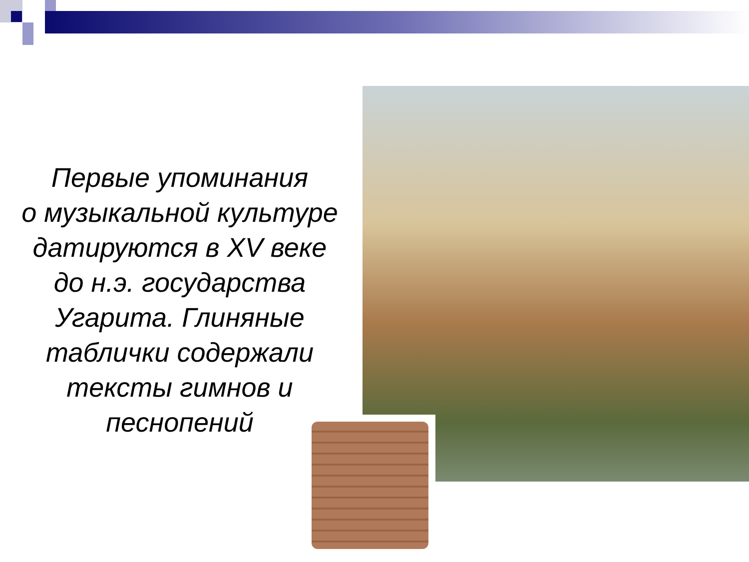Первые упоминания
о музыкальной культуре
датируются в XV веке
до н.э. государства
Угарита. Глиняные
таблички содержали
тексты гимнов и
песнопений